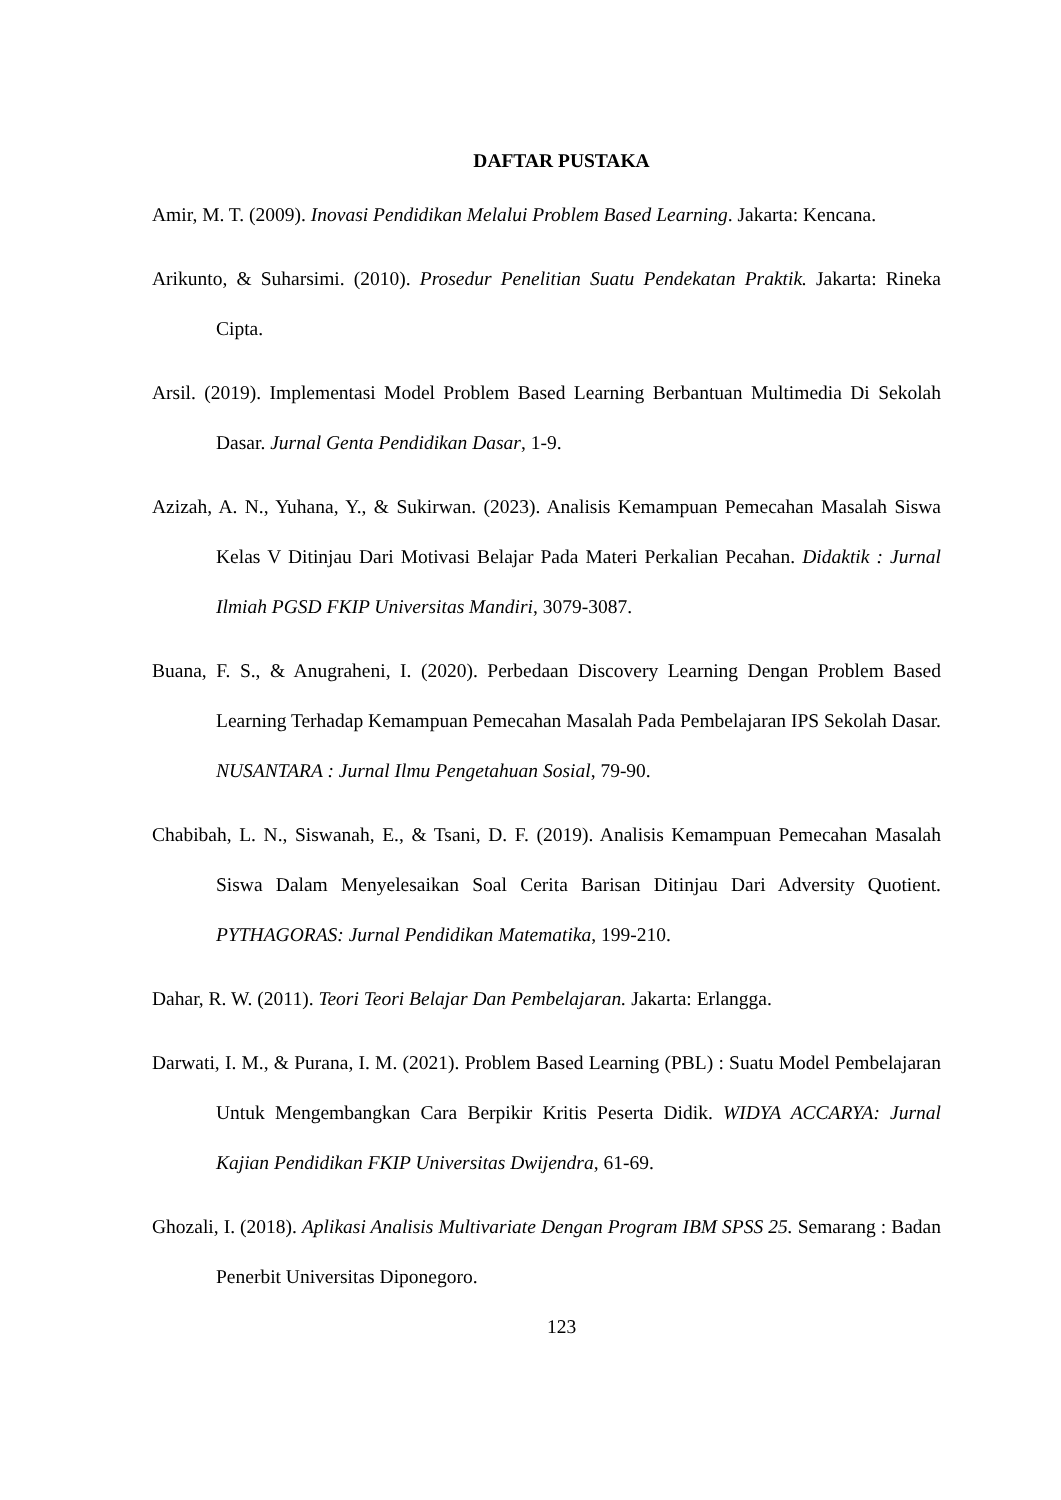DAFTAR PUSTAKA
Amir, M. T. (2009). Inovasi Pendidikan Melalui Problem Based Learning. Jakarta: Kencana.
Arikunto, & Suharsimi. (2010). Prosedur Penelitian Suatu Pendekatan Praktik. Jakarta: Rineka Cipta.
Arsil. (2019). Implementasi Model Problem Based Learning Berbantuan Multimedia Di Sekolah Dasar. Jurnal Genta Pendidikan Dasar, 1-9.
Azizah, A. N., Yuhana, Y., & Sukirwan. (2023). Analisis Kemampuan Pemecahan Masalah Siswa Kelas V Ditinjau Dari Motivasi Belajar Pada Materi Perkalian Pecahan. Didaktik : Jurnal Ilmiah PGSD FKIP Universitas Mandiri, 3079-3087.
Buana, F. S., & Anugraheni, I. (2020). Perbedaan Discovery Learning Dengan Problem Based Learning Terhadap Kemampuan Pemecahan Masalah Pada Pembelajaran IPS Sekolah Dasar. NUSANTARA : Jurnal Ilmu Pengetahuan Sosial, 79-90.
Chabibah, L. N., Siswanah, E., & Tsani, D. F. (2019). Analisis Kemampuan Pemecahan Masalah Siswa Dalam Menyelesaikan Soal Cerita Barisan Ditinjau Dari Adversity Quotient. PYTHAGORAS: Jurnal Pendidikan Matematika, 199-210.
Dahar, R. W. (2011). Teori Teori Belajar Dan Pembelajaran. Jakarta: Erlangga.
Darwati, I. M., & Purana, I. M. (2021). Problem Based Learning (PBL) : Suatu Model Pembelajaran Untuk Mengembangkan Cara Berpikir Kritis Peserta Didik. WIDYA ACCARYA: Jurnal Kajian Pendidikan FKIP Universitas Dwijendra, 61-69.
Ghozali, I. (2018). Aplikasi Analisis Multivariate Dengan Program IBM SPSS 25. Semarang : Badan Penerbit Universitas Diponegoro.
123